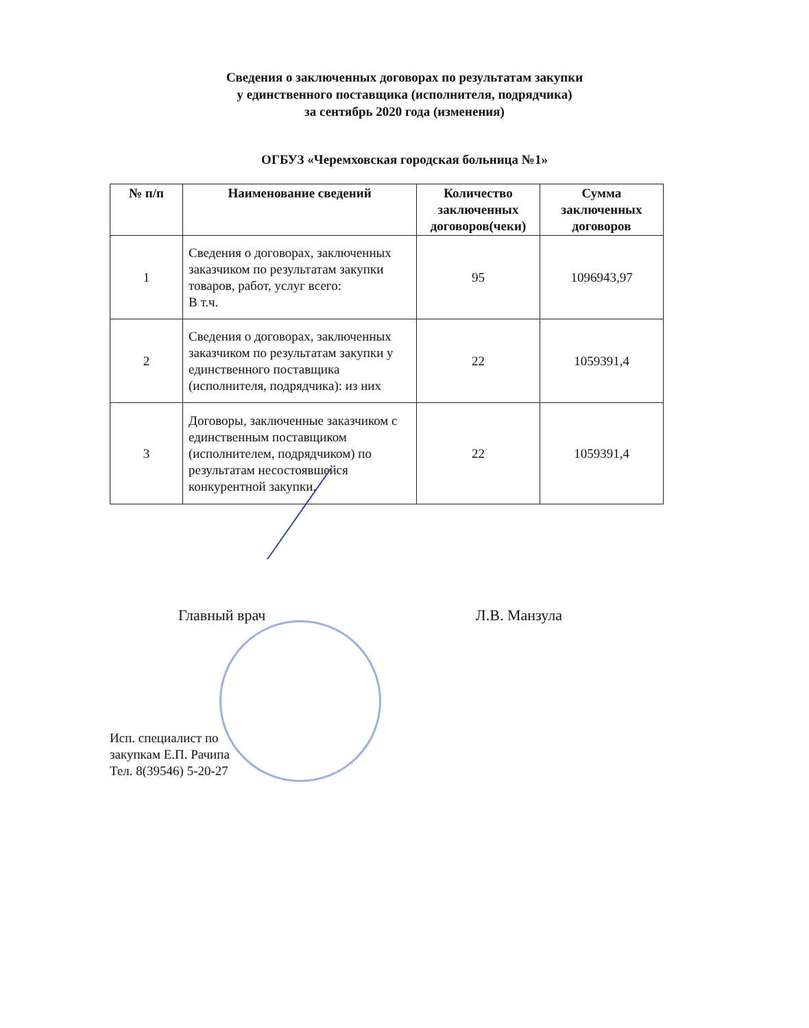Сведения о заключенных договорах по результатам закупки
у единственного поставщика (исполнителя, подрядчика)
за сентябрь 2020 года (изменения)
ОГБУЗ «Черемховская городская больница №1»
| № п/п | Наименование сведений | Количество заключенных договоров(чеки) | Сумма заключенных договоров |
| --- | --- | --- | --- |
| 1 | Сведения о договорах, заключенных заказчиком по результатам закупки товаров, работ, услуг всего: В т.ч. | 95 | 1096943,97 |
| 2 | Сведения о договорах, заключенных заказчиком по результатам закупки у единственного поставщика (исполнителя, подрядчика): из них | 22 | 1059391,4 |
| 3 | Договоры, заключенные заказчиком с единственным поставщиком (исполнителем, подрядчиком) по результатам несостоявшейся конкурентной закупки. | 22 | 1059391,4 |
Главный врач Л.В. Манзула
Исп. специалист по
закупкам Е.П. Рачипа
Тел. 8(39546) 5-20-27